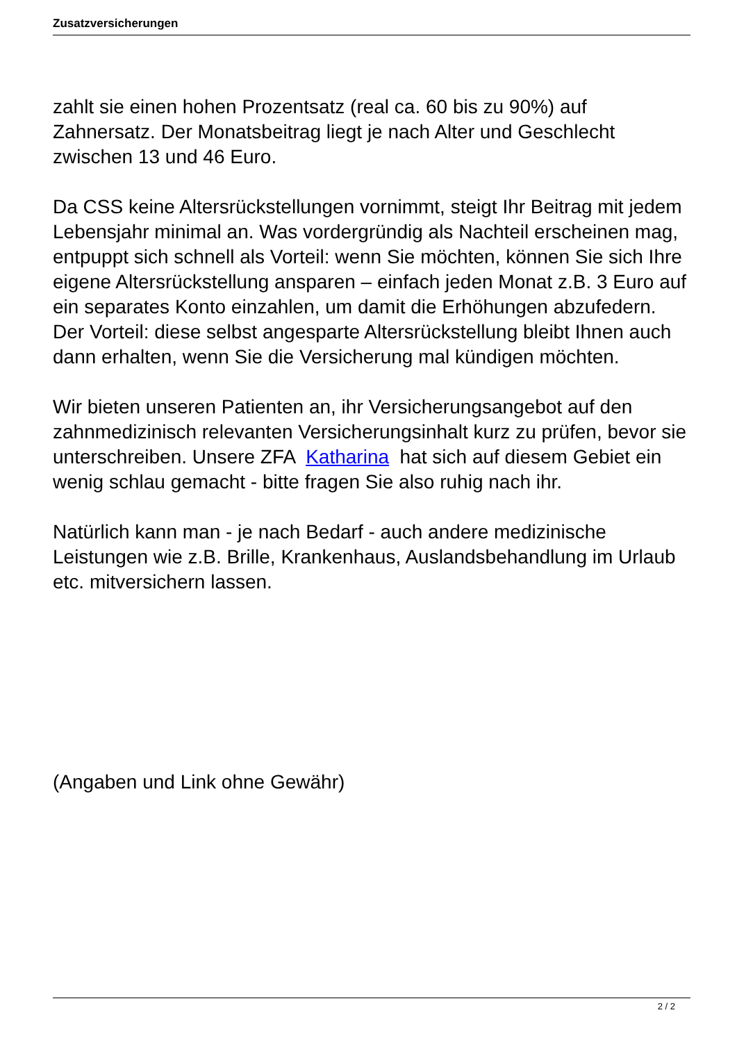Zusatzversicherungen
zahlt sie einen hohen Prozentsatz (real ca. 60 bis zu 90%) auf Zahnersatz. Der Monatsbeitrag liegt je nach Alter und Geschlecht zwischen 13 und 46 Euro.
Da CSS keine Altersrückstellungen vornimmt, steigt Ihr Beitrag mit jedem Lebensjahr minimal an. Was vordergründig als Nachteil erscheinen mag, entpuppt sich schnell als Vorteil: wenn Sie möchten, können Sie sich Ihre eigene Altersrückstellung ansparen – einfach jeden Monat z.B. 3 Euro auf ein separates Konto einzahlen, um damit die Erhöhungen abzufedern. Der Vorteil: diese selbst angesparte Altersrückstellung bleibt Ihnen auch dann erhalten, wenn Sie die Versicherung mal kündigen möchten.
Wir bieten unseren Patienten an, ihr Versicherungsangebot auf den zahnmedizinisch relevanten Versicherungsinhalt kurz zu prüfen, bevor sie unterschreiben. Unsere ZFA Katharina hat sich auf diesem Gebiet ein wenig schlau gemacht - bitte fragen Sie also ruhig nach ihr.
Natürlich kann man - je nach Bedarf - auch andere medizinische Leistungen wie z.B. Brille, Krankenhaus, Auslandsbehandlung im Urlaub etc. mitversichern lassen.
(Angaben und Link ohne Gewähr)
2 / 2